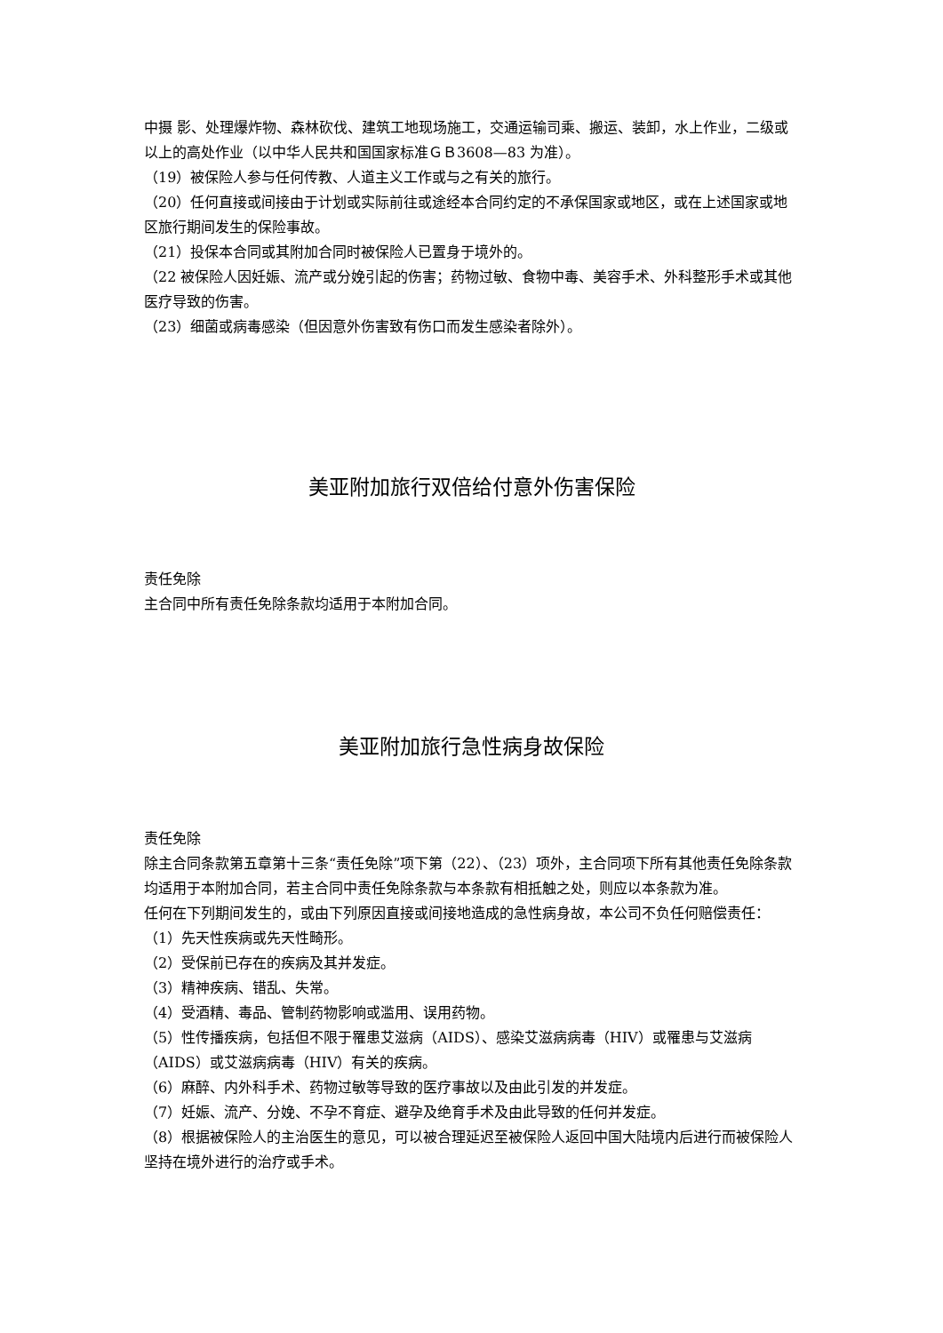中摄 影、处理爆炸物、森林砍伐、建筑工地现场施工，交通运输司乘、搬运、装卸，水上作业，二级或以上的高处作业（以中华人民共和国国家标准ＧＢ3608—83 为准）。
（19）被保险人参与任何传教、人道主义工作或与之有关的旅行。
（20）任何直接或间接由于计划或实际前往或途经本合同约定的不承保国家或地区，或在上述国家或地区旅行期间发生的保险事故。
（21）投保本合同或其附加合同时被保险人已置身于境外的。
（22 被保险人因妊娠、流产或分娩引起的伤害；药物过敏、食物中毒、美容手术、外科整形手术或其他医疗导致的伤害。
（23）细菌或病毒感染（但因意外伤害致有伤口而发生感染者除外）。
美亚附加旅行双倍给付意外伤害保险
责任免除
主合同中所有责任免除条款均适用于本附加合同。
美亚附加旅行急性病身故保险
责任免除
除主合同条款第五章第十三条“责任免除”项下第（22）、（23）项外，主合同项下所有其他责任免除条款均适用于本附加合同，若主合同中责任免除条款与本条款有相抵触之处，则应以本条款为准。
任何在下列期间发生的，或由下列原因直接或间接地造成的急性病身故，本公司不负任何赔偿责任：
（1）先天性疾病或先天性畸形。
（2）受保前已存在的疾病及其并发症。
（3）精神疾病、错乱、失常。
（4）受酒精、毒品、管制药物影响或滥用、误用药物。
（5）性传播疾病，包括但不限于罹患艾滋病（AIDS）、感染艾滋病病毒（HIV）或罹患与艾滋病（AIDS）或艾滋病病毒（HIV）有关的疾病。
（6）麻醉、内外科手术、药物过敏等导致的医疗事故以及由此引发的并发症。
（7）妊娠、流产、分娩、不孕不育症、避孕及绝育手术及由此导致的任何并发症。
（8）根据被保险人的主治医生的意见，可以被合理延迟至被保险人返回中国大陆境内后进行而被保险人坚持在境外进行的治疗或手术。